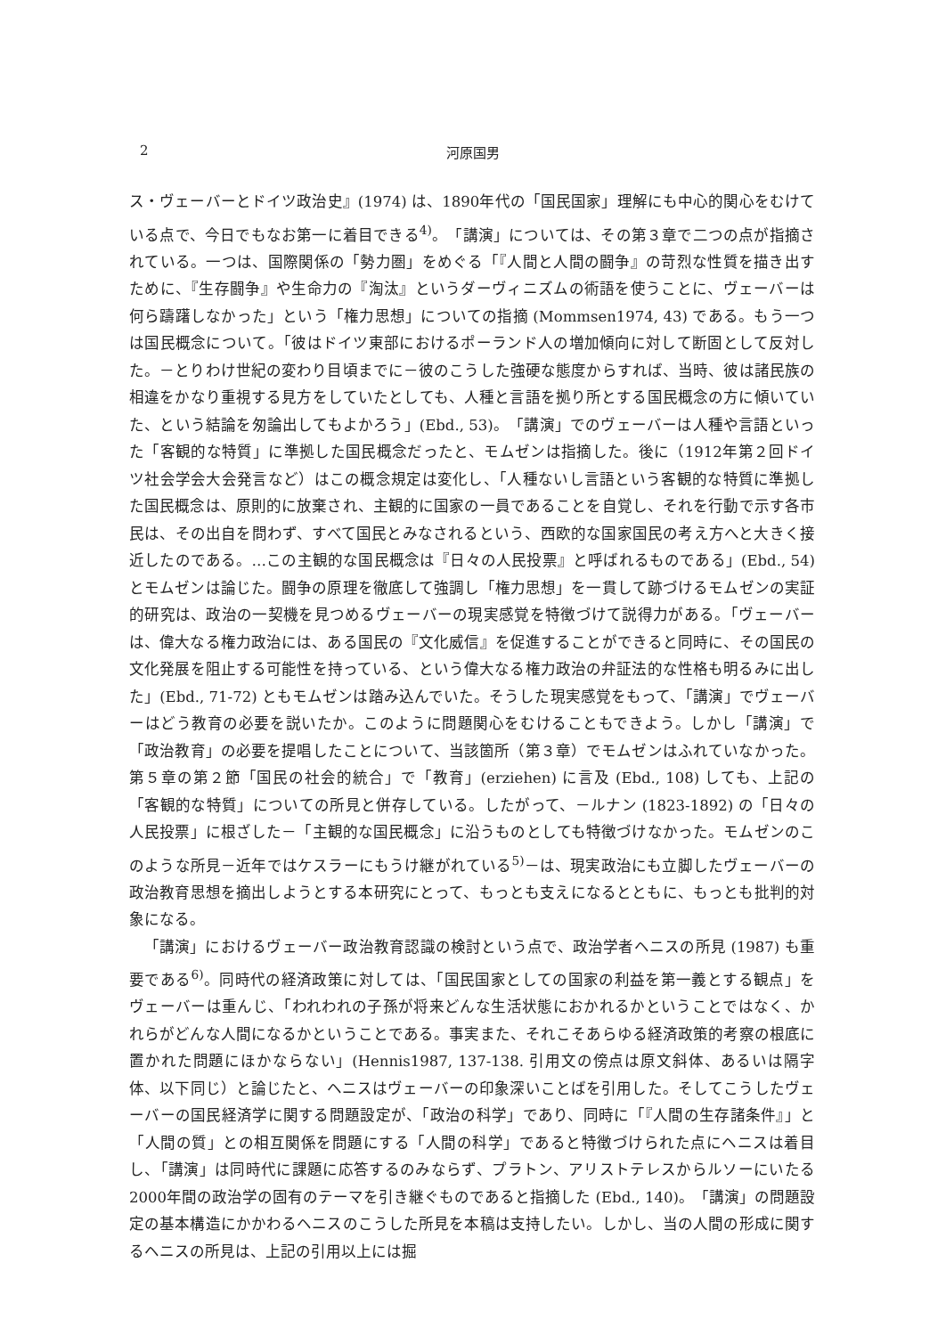2 河原国男
ス・ヴェーバーとドイツ政治史』(1974) は、1890年代の「国民国家」理解にも中心的関心をむけている点で、今日でもなお第一に着目できる<sup>4)</sup>。「講演」については、その第３章で二つの点が指摘されている。一つは、国際関係の「勢力圏」をめぐる「『人間と人間の闘争』の苛烈な性質を描き出すために、『生存闘争』や生命力の『淘汰』というダーヴィニズムの術語を使うことに、ヴェーバーは何ら躊躇しなかった」という「権力思想」についての指摘 (Mommsen1974, 43) である。もう一つは国民概念について。「彼はドイツ東部におけるポーランド人の増加傾向に対して断固として反対した。－とりわけ世紀の変わり目頃までに－彼のこうした強硬な態度からすれば、当時、彼は諸民族の相違をかなり重視する見方をしていたとしても、人種と言語を拠り所とする国民概念の方に傾いていた、という結論を匆論出してもよかろう」(Ebd., 53)。「講演」でのヴェーバーは人種や言語といった「客観的な特質」に準拠した国民概念だったと、モムゼンは指摘した。後に（1912年第２回ドイツ社会学会大会発言など）はこの概念規定は変化し、「人種ないし言語という客観的な特質に準拠した国民概念は、原則的に放棄され、主観的に国家の一員であることを自覚し、それを行動で示す各市民は、その出自を問わず、すべて国民とみなされるという、西欧的な国家国民の考え方へと大きく接近したのである。…この主観的な国民概念は『日々の人民投票』と呼ばれるものである」(Ebd., 54) とモムゼンは論じた。闘争の原理を徹底して強調し「権力思想」を一貫して跡づけるモムゼンの実証的研究は、政治の一契機を見つめるヴェーバーの現実感覚を特徴づけて説得力がある。「ヴェーバーは、偉大なる権力政治には、ある国民の『文化威信』を促進することができると同時に、その国民の文化発展を阻止する可能性を持っている、という偉大なる権力政治の弁証法的な性格も明るみに出した」(Ebd., 71-72) ともモムゼンは踏み込んでいた。そうした現実感覚をもって、「講演」でヴェーバーはどう教育の必要を説いたか。このように問題関心をむけることもできよう。しかし「講演」で「政治教育」の必要を提唱したことについて、当該箇所（第３章）でモムゼンはふれていなかった。第５章の第２節「国民の社会的統合」で「教育」(erziehen) に言及 (Ebd., 108) しても、上記の「客観的な特質」についての所見と併存している。したがって、－ルナン (1823‑1892) の「日々の人民投票」に根ざした－「主観的な国民概念」に沿うものとしても特徴づけなかった。モムゼンのこのような所見－近年ではケスラーにもうけ継がれている<sup>5)</sup>－は、現実政治にも立脚したヴェーバーの政治教育思想を摘出しようとする本研究にとって、もっとも支えになるとともに、もっとも批判的対象になる。
「講演」におけるヴェーバー政治教育認識の検討という点で、政治学者ヘニスの所見 (1987) も重要である<sup>6)</sup>。同時代の経済政策に対しては、「国民国家としての国家の利益を第一義とする観点」をヴェーバーは重んじ、「われわれの子孫が将来どんな生活状態におかれるかということではなく、かれらがどんな人間になるかということである。事実また、それこそあらゆる経済政策的考察の根底に置かれた問題にほかならない」(Hennis1987, 137-138. 引用文の傍点は原文斜体、あるいは隔字体、以下同じ）と論じたと、ヘニスはヴェーバーの印象深いことばを引用した。そしてこうしたヴェーバーの国民経済学に関する問題設定が、「政治の科学」であり、同時に「『人間の生存諸条件』」と「人間の質」との相互関係を問題にする「人間の科学」であると特徴づけられた点にヘニスは着目し、「講演」は同時代に課題に応答するのみならず、プラトン、アリストテレスからルソーにいたる2000年間の政治学の固有のテーマを引き継ぐものであると指摘した (Ebd., 140)。「講演」の問題設定の基本構造にかかわるヘニスのこうした所見を本稿は支持したい。しかし、当の人間の形成に関するヘニスの所見は、上記の引用以上には掘